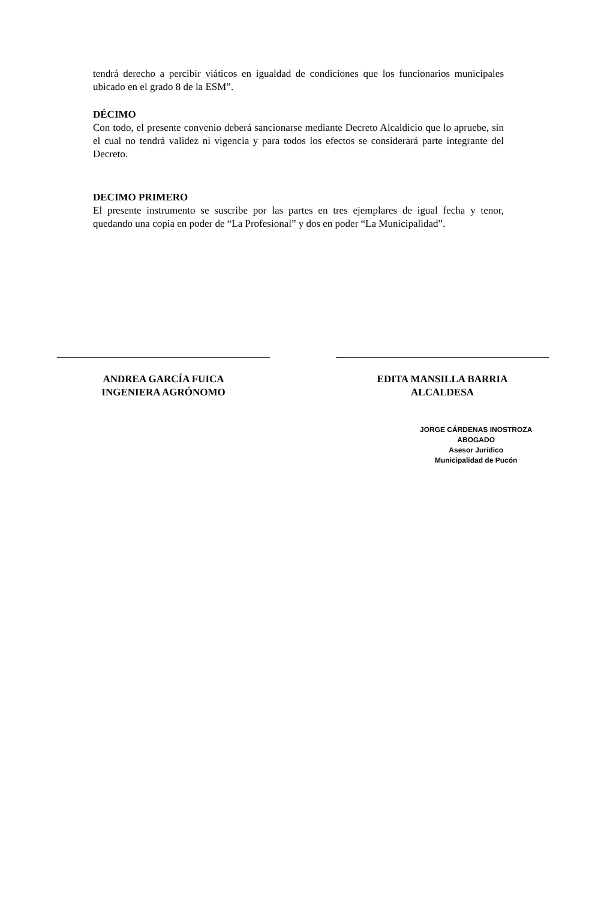tendrá derecho a percibir viáticos en igualdad de condiciones que los funcionarios municipales ubicado en el grado 8 de la ESM”.
DÉCIMO
Con todo, el presente convenio deberá sancionarse mediante Decreto Alcaldicio que lo apruebe, sin el cual no tendrá validez ni vigencia y para todos los efectos se considerará parte integrante del Decreto.
DECIMO PRIMERO
El presente instrumento se suscribe por las partes en tres ejemplares de igual fecha y tenor, quedando una copia en poder de “La Profesional” y dos en poder “La Municipalidad”.
ANDREA GARCÍA FUICA
INGENIERA AGRÓNOMO
EDITA MANSILLA BARRIA
ALCALDESA
JORGE CÁRDENAS INOSTROZA
ABOGADO
Asesor Jurídico
Municipalidad de Pucón